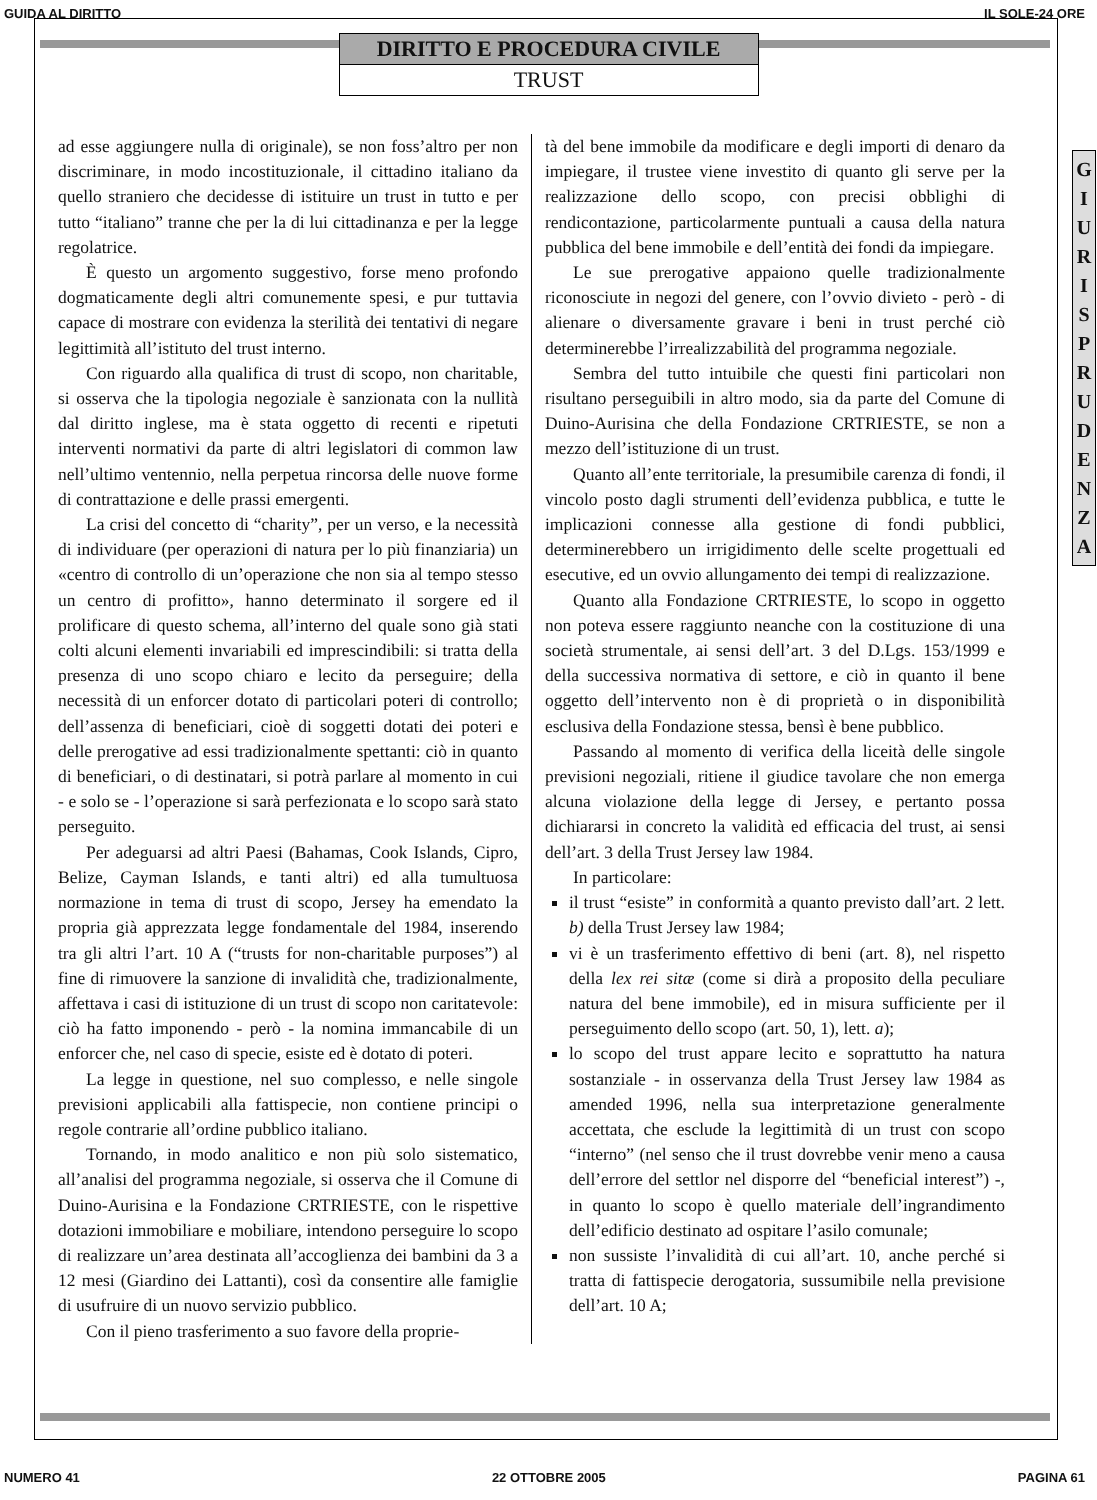GUIDA AL DIRITTO IL SOLE-24 ORE
DIRITTO E PROCEDURA CIVILE
TRUST
G
I
U
R
I
S
P
R
U
D
E
N
Z
A
ad esse aggiungere nulla di originale), se non foss’altro per non discriminare, in modo incostituzionale, il cittadino italiano da quello straniero che decidesse di istituire un trust in tutto e per tutto “italiano” tranne che per la di lui cittadinanza e per la legge regolatrice.
È questo un argomento suggestivo, forse meno profondo dogmaticamente degli altri comunemente spesi, e pur tuttavia capace di mostrare con evidenza la sterilità dei tentativi di negare legittimità all’istituto del trust interno.
Con riguardo alla qualifica di trust di scopo, non charitable, si osserva che la tipologia negoziale è sanzionata con la nullità dal diritto inglese, ma è stata oggetto di recenti e ripetuti interventi normativi da parte di altri legislatori di common law nell’ultimo ventennio, nella perpetua rincorsa delle nuove forme di contrattazione e delle prassi emergenti.
La crisi del concetto di “charity”, per un verso, e la necessità di individuare (per operazioni di natura per lo più finanziaria) un «centro di controllo di un’operazione che non sia al tempo stesso un centro di profitto», hanno determinato il sorgere ed il prolificare di questo schema, all’interno del quale sono già stati colti alcuni elementi invariabili ed imprescindibili: si tratta della presenza di uno scopo chiaro e lecito da perseguire; della necessità di un enforcer dotato di particolari poteri di controllo; dell’assenza di beneficiari, cioè di soggetti dotati dei poteri e delle prerogative ad essi tradizionalmente spettanti: ciò in quanto di beneficiari, o di destinatari, si potrà parlare al momento in cui - e solo se - l’operazione si sarà perfezionata e lo scopo sarà stato perseguito.
Per adeguarsi ad altri Paesi (Bahamas, Cook Islands, Cipro, Belize, Cayman Islands, e tanti altri) ed alla tumultuosa normazione in tema di trust di scopo, Jersey ha emendato la propria già apprezzata legge fondamentale del 1984, inserendo tra gli altri l’art. 10 A (“trusts for non-charitable purposes”) al fine di rimuovere la sanzione di invalidità che, tradizionalmente, affettava i casi di istituzione di un trust di scopo non caritatevole: ciò ha fatto imponendo - però - la nomina immancabile di un enforcer che, nel caso di specie, esiste ed è dotato di poteri.
La legge in questione, nel suo complesso, e nelle singole previsioni applicabili alla fattispecie, non contiene principi o regole contrarie all’ordine pubblico italiano.
Tornando, in modo analitico e non più solo sistematico, all’analisi del programma negoziale, si osserva che il Comune di Duino-Aurisina e la Fondazione CRTRIESTE, con le rispettive dotazioni immobiliare e mobiliare, intendono perseguire lo scopo di realizzare un’area destinata all’accoglienza dei bambini da 3 a 12 mesi (Giardino dei Lattanti), così da consentire alle famiglie di usufruire di un nuovo servizio pubblico.
Con il pieno trasferimento a suo favore della proprie-
tà del bene immobile da modificare e degli importi di denaro da impiegare, il trustee viene investito di quanto gli serve per la realizzazione dello scopo, con precisi obblighi di rendicontazione, particolarmente puntuali a causa della natura pubblica del bene immobile e dell’entità dei fondi da impiegare.
Le sue prerogative appaiono quelle tradizionalmente riconosciute in negozi del genere, con l’ovvio divieto - però - di alienare o diversamente gravare i beni in trust perché ciò determinerebbe l’irrealizzabilità del programma negoziale.
Sembra del tutto intuibile che questi fini particolari non risultano perseguibili in altro modo, sia da parte del Comune di Duino-Aurisina che della Fondazione CRTRIESTE, se non a mezzo dell’istituzione di un trust.
Quanto all’ente territoriale, la presumibile carenza di fondi, il vincolo posto dagli strumenti dell’evidenza pubblica, e tutte le implicazioni connesse alla gestione di fondi pubblici, determinerebbero un irrigidimento delle scelte progettuali ed esecutive, ed un ovvio allungamento dei tempi di realizzazione.
Quanto alla Fondazione CRTRIESTE, lo scopo in oggetto non poteva essere raggiunto neanche con la costituzione di una società strumentale, ai sensi dell’art. 3 del D.Lgs. 153/1999 e della successiva normativa di settore, e ciò in quanto il bene oggetto dell’intervento non è di proprietà o in disponibilità esclusiva della Fondazione stessa, bensì è bene pubblico.
Passando al momento di verifica della liceità delle singole previsioni negoziali, ritiene il giudice tavolare che non emerga alcuna violazione della legge di Jersey, e pertanto possa dichiararsi in concreto la validità ed efficacia del trust, ai sensi dell’art. 3 della Trust Jersey law 1984.
In particolare:
il trust “esiste” in conformità a quanto previsto dall’art. 2 lett. b) della Trust Jersey law 1984;
vi è un trasferimento effettivo di beni (art. 8), nel rispetto della lex rei sitæ (come si dirà a proposito della peculiare natura del bene immobile), ed in misura sufficiente per il perseguimento dello scopo (art. 50, 1), lett. a);
lo scopo del trust appare lecito e soprattutto ha natura sostanziale - in osservanza della Trust Jersey law 1984 as amended 1996, nella sua interpretazione generalmente accettata, che esclude la legittimità di un trust con scopo “interno” (nel senso che il trust dovrebbe venir meno a causa dell’errore del settlor nel disporre del “beneficial interest”) -, in quanto lo scopo è quello materiale dell’ingrandimento dell’edificio destinato ad ospitare l’asilo comunale;
non sussiste l’invalidità di cui all’art. 10, anche perché si tratta di fattispecie derogatoria, sussumibile nella previsione dell’art. 10 A;
NUMERO 41 22 OTTOBRE 2005 PAGINA 61